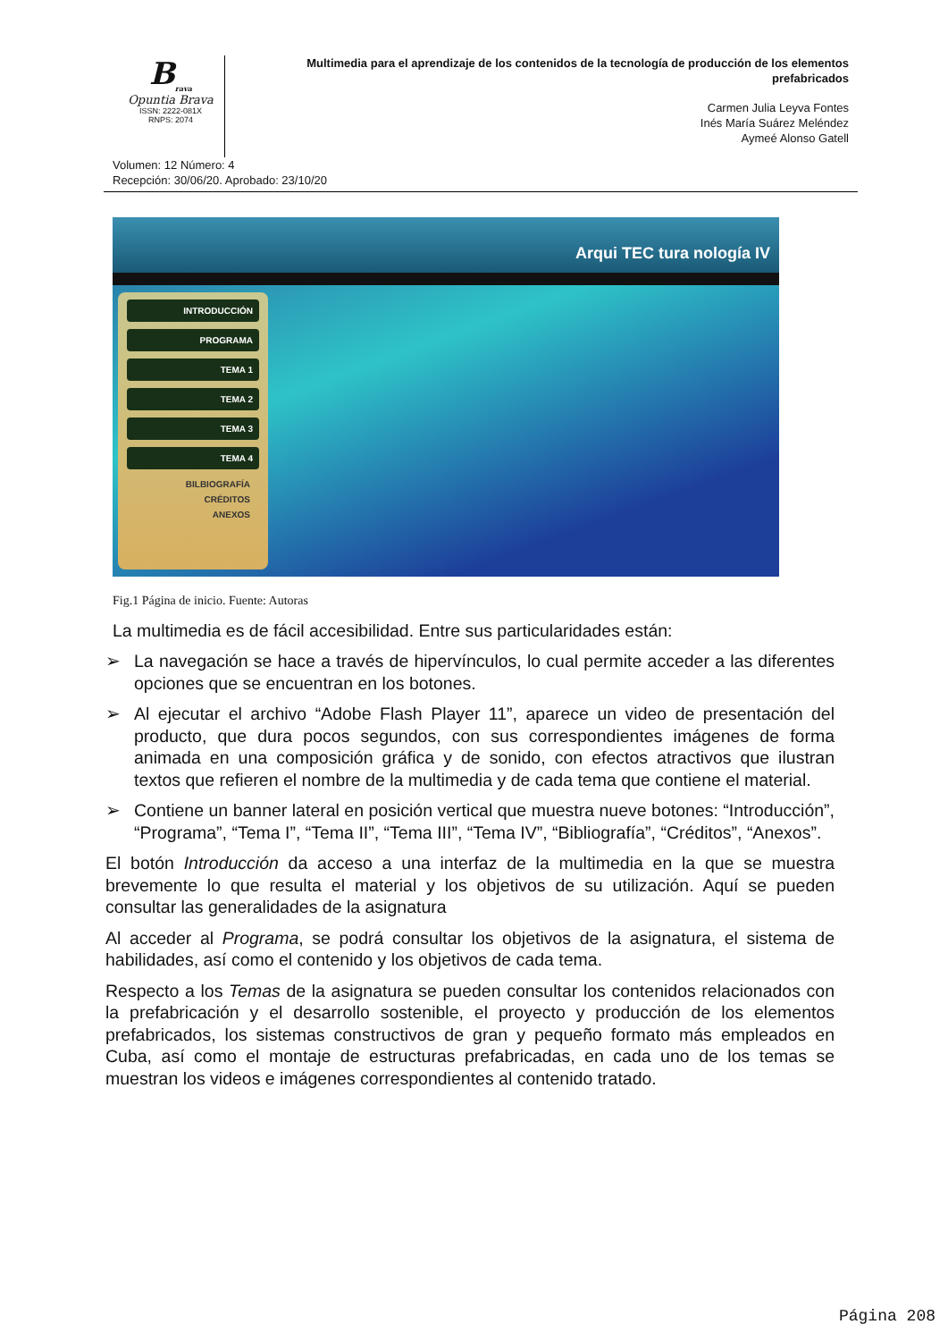B<sub>rava</sub>
Opuntia Brava
ISSN: 2222-081X
RNPS: 2074
Multimedia para el aprendizaje de los contenidos de la tecnología de producción de los elementos prefabricados
Carmen Julia Leyva Fontes
Inés María Suárez Meléndez
Aymeé Alonso Gatell
Volumen: 12 Número: 4
Recepción: 30/06/20. Aprobado: 23/10/20
Arqui TEC tura nología IV
INTRODUCCIÓN
PROGRAMA
TEMA 1
TEMA 2
TEMA 3
TEMA 4
BILBIOGRAFÍA
CRÉDITOS
ANEXOS
Fig.1 Página de inicio. Fuente: Autoras
La multimedia es de fácil accesibilidad. Entre sus particularidades están:
➢ La navegación se hace a través de hipervínculos, lo cual permite acceder a las diferentes opciones que se encuentran en los botones.
➢ Al ejecutar el archivo “Adobe Flash Player 11”, aparece un video de presentación del producto, que dura pocos segundos, con sus correspondientes imágenes de forma animada en una composición gráfica y de sonido, con efectos atractivos que ilustran textos que refieren el nombre de la multimedia y de cada tema que contiene el material.
➢ Contiene un banner lateral en posición vertical que muestra nueve botones: “Introducción”, “Programa”, “Tema I”, “Tema II”, “Tema III”, “Tema IV”, “Bibliografía”, “Créditos”, “Anexos”.
El botón Introducción da acceso a una interfaz de la multimedia en la que se muestra brevemente lo que resulta el material y los objetivos de su utilización. Aquí se pueden consultar las generalidades de la asignatura
Al acceder al Programa, se podrá consultar los objetivos de la asignatura, el sistema de habilidades, así como el contenido y los objetivos de cada tema.
Respecto a los Temas de la asignatura se pueden consultar los contenidos relacionados con la prefabricación y el desarrollo sostenible, el proyecto y producción de los elementos prefabricados, los sistemas constructivos de gran y pequeño formato más empleados en Cuba, así como el montaje de estructuras prefabricadas, en cada uno de los temas se muestran los videos e imágenes correspondientes al contenido tratado.
Página 208